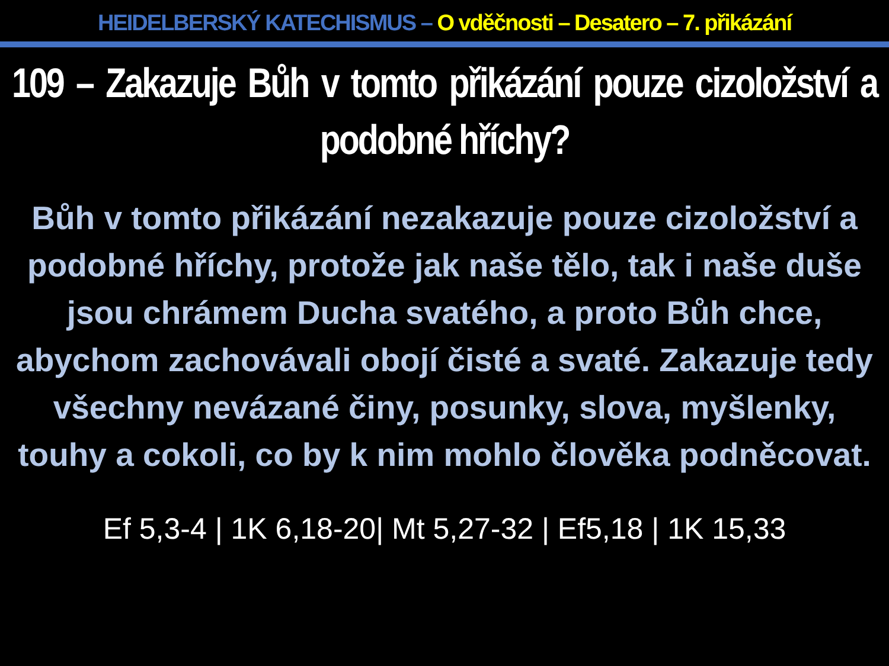HEIDELBERSKÝ KATECHISMUS – O vděčnosti – Desatero – 7. přikázání
109 – Zakazuje Bůh v tomto přikázání pouze cizoložství a podobné hříchy?
Bůh v tomto přikázání nezakazuje pouze cizoložství a podobné hříchy, protože jak naše tělo, tak i naše duše jsou chrámem Ducha svatého, a proto Bůh chce, abychom zachovávali obojí čisté a svaté. Zakazuje tedy všechny nevázané činy, posunky, slova, myšlenky, touhy a cokoli, co by k nim mohlo člověka podněcovat.
Ef 5,3-4 | 1K 6,18-20| Mt 5,27-32 | Ef5,18 | 1K 15,33